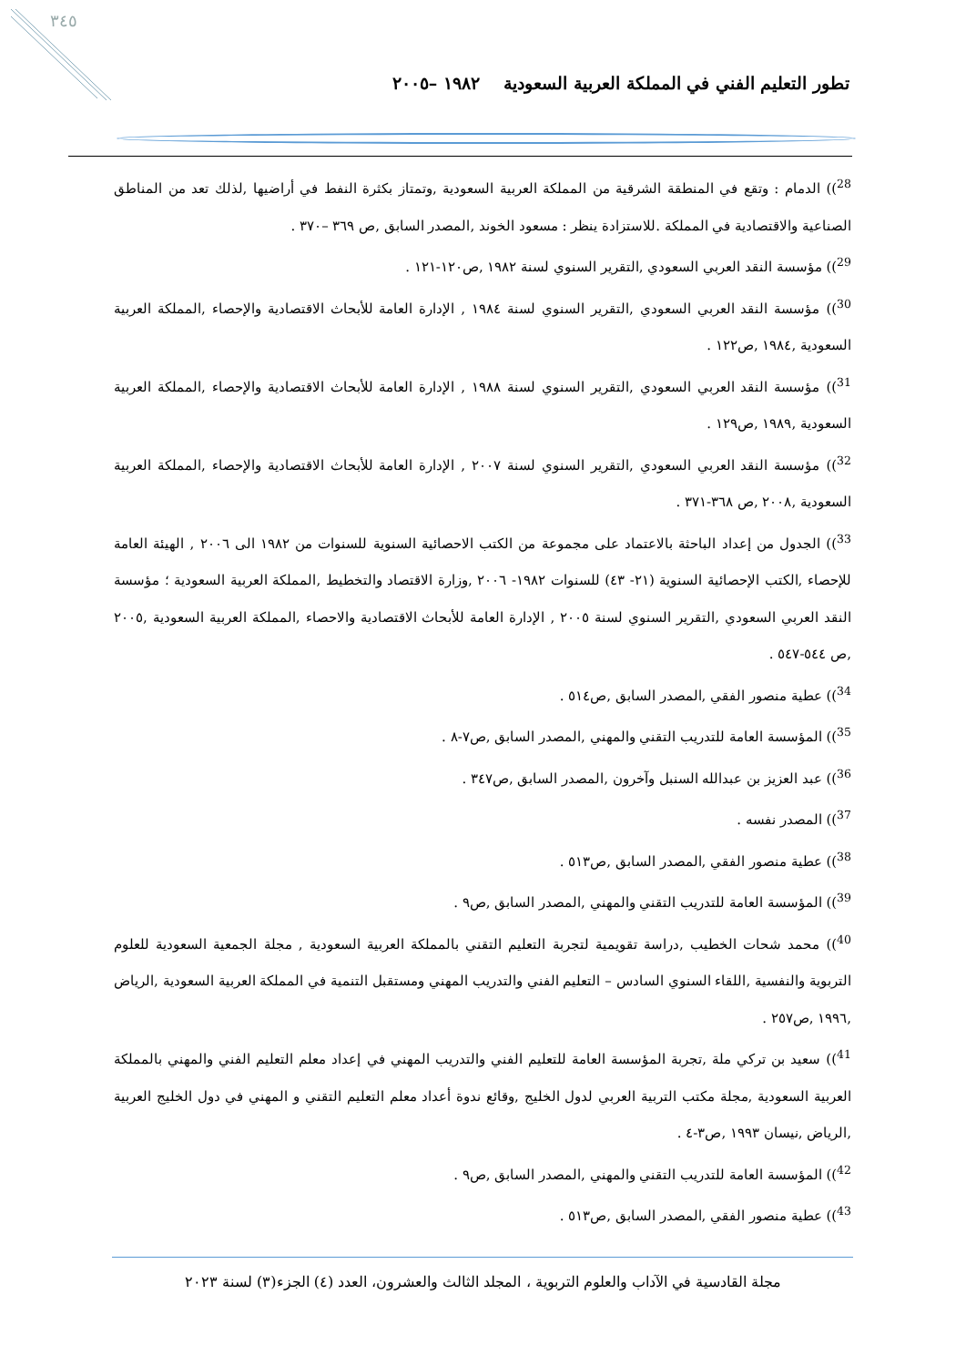٣٤٥
تطور التعليم الفني في المملكة العربية السعودية ١٩٨٢ –٢٠٠٥
<sup>28</sup>)) الدمام : وتقع في المنطقة الشرقية من المملكة العربية السعودية ,وتمتاز بكثرة النفط في أراضيها ,لذلك تعد من المناطق الصناعية والاقتصادية في المملكة .للاستزادة ينظر : مسعود الخوند ,المصدر السابق ,ص ٣٦٩ –٣٧٠ .
<sup>29</sup>)) مؤسسة النقد العربي السعودي ,التقرير السنوي لسنة ١٩٨٢ ,ص١٢٠-١٢١ .
<sup>30</sup>)) مؤسسة النقد العربي السعودي ,التقرير السنوي لسنة ١٩٨٤ , الإدارة العامة للأبحاث الاقتصادية والإحصاء ,المملكة العربية السعودية ,١٩٨٤ ,ص١٢٢ .
<sup>31</sup>)) مؤسسة النقد العربي السعودي ,التقرير السنوي لسنة ١٩٨٨ , الإدارة العامة للأبحاث الاقتصادية والإحصاء ,المملكة العربية السعودية ,١٩٨٩ ,ص١٢٩ .
<sup>32</sup>)) مؤسسة النقد العربي السعودي ,التقرير السنوي لسنة ٢٠٠٧ , الإدارة العامة للأبحاث الاقتصادية والإحصاء ,المملكة العربية السعودية ,٢٠٠٨ ,ص ٣٦٨-٣٧١ .
<sup>33</sup>)) الجدول من إعداد الباحثة بالاعتماد على مجموعة من الكتب الاحصائية السنوية للسنوات من ١٩٨٢ الى ٢٠٠٦ , الهيئة العامة للإحصاء ,الكتب الإحصائية السنوية (٢١- ٤٣) للسنوات ١٩٨٢- ٢٠٠٦ ,وزارة الاقتصاد والتخطيط ,المملكة العربية السعودية ؛ مؤسسة النقد العربي السعودي ,التقرير السنوي لسنة ٢٠٠٥ , الإدارة العامة للأبحاث الاقتصادية والاحصاء ,المملكة العربية السعودية ,٢٠٠٥ ,ص ٥٤٤-٥٤٧ .
<sup>34</sup>)) عطية منصور الفقي ,المصدر السابق ,ص٥١٤ .
<sup>35</sup>)) المؤسسة العامة للتدريب التقني والمهني ,المصدر السابق ,ص٧-٨ .
<sup>36</sup>)) عبد العزيز بن عبدالله السنبل وآخرون ,المصدر السابق ,ص٣٤٧ .
<sup>37</sup>)) المصدر نفسه .
<sup>38</sup>)) عطية منصور الفقي ,المصدر السابق ,ص٥١٣ .
<sup>39</sup>)) المؤسسة العامة للتدريب التقني والمهني ,المصدر السابق ,ص٩ .
<sup>40</sup>)) محمد شحات الخطيب ,دراسة تقويمية لتجربة التعليم التقني بالمملكة العربية السعودية , مجلة الجمعية السعودية للعلوم التربوية والنفسية ,اللقاء السنوي السادس – التعليم الفني والتدريب المهني ومستقبل التنمية في المملكة العربية السعودية ,الرياض ,١٩٩٦ ,ص٢٥٧ .
<sup>41</sup>)) سعيد بن تركي ملة ,تجربة المؤسسة العامة للتعليم الفني والتدريب المهني في إعداد معلم التعليم الفني والمهني بالمملكة العربية السعودية ,مجلة مكتب التربية العربي لدول الخليج ,وقائع ندوة أعداد معلم التعليم التقني و المهني في دول الخليج العربية ,الرياض ,نيسان ١٩٩٣ ,ص٣-٤ .
<sup>42</sup>)) المؤسسة العامة للتدريب التقني والمهني ,المصدر السابق ,ص٩ .
<sup>43</sup>)) عطية منصور الفقي ,المصدر السابق ,ص٥١٣ .
مجلة القادسية في الآداب والعلوم التربوية ، المجلد الثالث والعشرون، العدد (٤) الجزء(٣) لسنة ٢٠٢٣